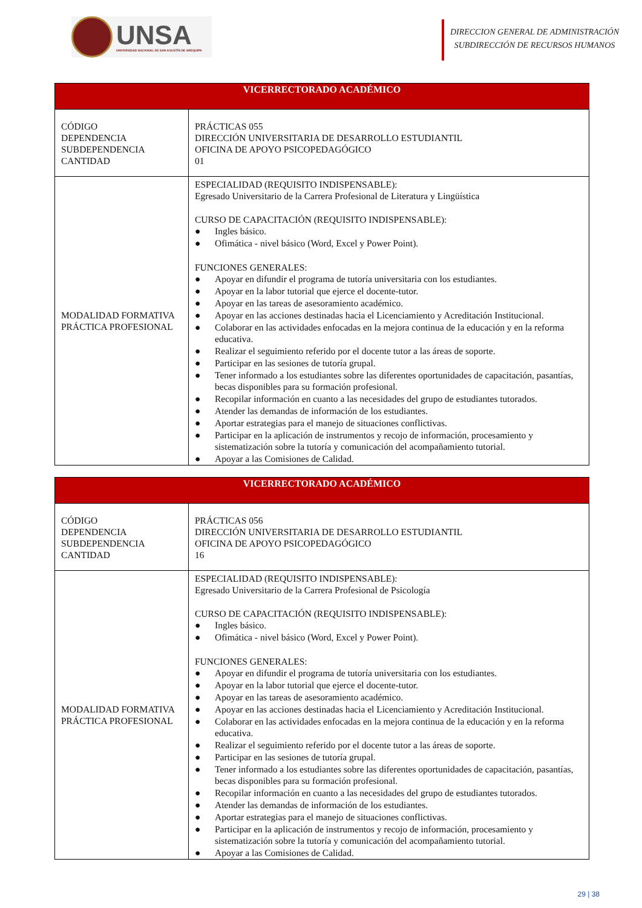UNSA
UNIVERSIDAD NACIONAL DE SAN AGUSTÍN DE AREQUIPA
DIRECCION GENERAL DE ADMINISTRACIÓN
SUBDIRECCIÓN DE RECURSOS HUMANOS
| VICERRECTORADO ACADÉMICO | |
| --- | --- |
| CÓDIGO DEPENDENCIA SUBDEPENDENCIA CANTIDAD | PRÁCTICAS 055 DIRECCIÓN UNIVERSITARIA DE DESARROLLO ESTUDIANTIL OFICINA DE APOYO PSICOPEDAGÓGICO 01 |
| MODALIDAD FORMATIVA PRÁCTICA PROFESIONAL | ESPECIALIDAD (REQUISITO INDISPENSABLE): Egresado Universitario de la Carrera Profesional de Literatura y Lingüística CURSO DE CAPACITACIÓN (REQUISITO INDISPENSABLE): ● Ingles básico. ● Ofimática - nivel básico (Word, Excel y Power Point). FUNCIONES GENERALES: ● Apoyar en difundir el programa de tutoría universitaria con los estudiantes. ● Apoyar en la labor tutorial que ejerce el docente-tutor. ● Apoyar en las tareas de asesoramiento académico. ● Apoyar en las acciones destinadas hacia el Licenciamiento y Acreditación Institucional. ● Colaborar en las actividades enfocadas en la mejora continua de la educación y en la reforma educativa. ● Realizar el seguimiento referido por el docente tutor a las áreas de soporte. ● Participar en las sesiones de tutoría grupal. ● Tener informado a los estudiantes sobre las diferentes oportunidades de capacitación, pasantías, becas disponibles para su formación profesional. ● Recopilar información en cuanto a las necesidades del grupo de estudiantes tutorados. ● Atender las demandas de información de los estudiantes. ● Aportar estrategias para el manejo de situaciones conflictivas. ● Participar en la aplicación de instrumentos y recojo de información, procesamiento y sistematización sobre la tutoría y comunicación del acompañamiento tutorial. ● Apoyar a las Comisiones de Calidad. |
| VICERRECTORADO ACADÉMICO | |
| --- | --- |
| CÓDIGO DEPENDENCIA SUBDEPENDENCIA CANTIDAD | PRÁCTICAS 056 DIRECCIÓN UNIVERSITARIA DE DESARROLLO ESTUDIANTIL OFICINA DE APOYO PSICOPEDAGÓGICO 16 |
| MODALIDAD FORMATIVA PRÁCTICA PROFESIONAL | ESPECIALIDAD (REQUISITO INDISPENSABLE): Egresado Universitario de la Carrera Profesional de Psicología CURSO DE CAPACITACIÓN (REQUISITO INDISPENSABLE): ● Ingles básico. ● Ofimática - nivel básico (Word, Excel y Power Point). FUNCIONES GENERALES: ● Apoyar en difundir el programa de tutoría universitaria con los estudiantes. ● Apoyar en la labor tutorial que ejerce el docente-tutor. ● Apoyar en las tareas de asesoramiento académico. ● Apoyar en las acciones destinadas hacia el Licenciamiento y Acreditación Institucional. ● Colaborar en las actividades enfocadas en la mejora continua de la educación y en la reforma educativa. ● Realizar el seguimiento referido por el docente tutor a las áreas de soporte. ● Participar en las sesiones de tutoría grupal. ● Tener informado a los estudiantes sobre las diferentes oportunidades de capacitación, pasantías, becas disponibles para su formación profesional. ● Recopilar información en cuanto a las necesidades del grupo de estudiantes tutorados. ● Atender las demandas de información de los estudiantes. ● Aportar estrategias para el manejo de situaciones conflictivas. ● Participar en la aplicación de instrumentos y recojo de información, procesamiento y sistematización sobre la tutoría y comunicación del acompañamiento tutorial. ● Apoyar a las Comisiones de Calidad. |
29 | 38